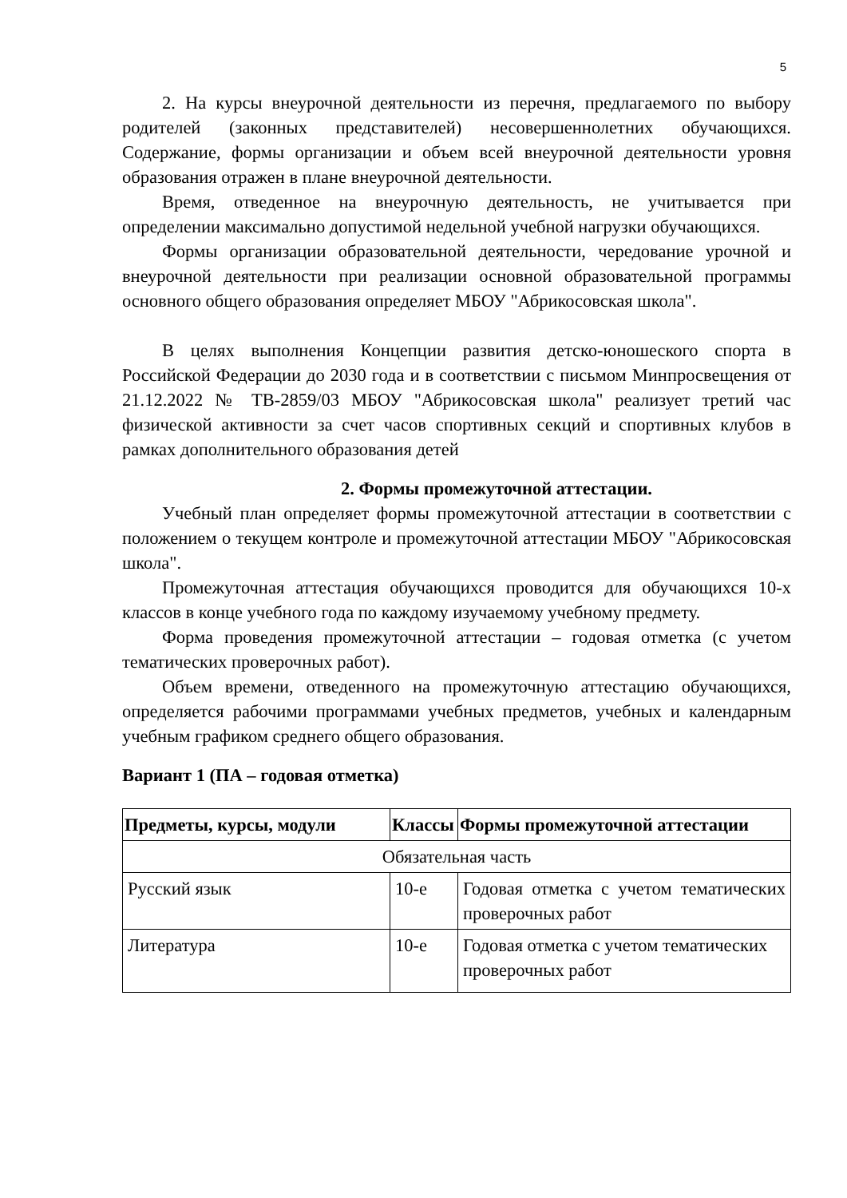5
2. На курсы внеурочной деятельности из перечня, предлагаемого по выбору родителей (законных представителей) несовершеннолетних обучающихся. Содержание, формы организации и объем всей внеурочной деятельности уровня образования отражен в плане внеурочной деятельности.
Время, отведенное на внеурочную деятельность, не учитывается при определении максимально допустимой недельной учебной нагрузки обучающихся.
Формы организации образовательной деятельности, чередование урочной и внеурочной деятельности при реализации основной образовательной программы основного общего образования определяет МБОУ "Абрикосовская школа".
В целях выполнения Концепции развития детско-юношеского спорта в Российской Федерации до 2030 года и в соответствии с письмом Минпросвещения от 21.12.2022 № ТВ-2859/03 МБОУ "Абрикосовская школа" реализует третий час физической активности за счет часов спортивных секций и спортивных клубов в рамках дополнительного образования детей
2. Формы промежуточной аттестации.
Учебный план определяет формы промежуточной аттестации в соответствии с положением о текущем контроле и промежуточной аттестации МБОУ "Абрикосовская школа".
Промежуточная аттестация обучающихся проводится для обучающихся 10-х классов в конце учебного года по каждому изучаемому учебному предмету.
Форма проведения промежуточной аттестации – годовая отметка (с учетом тематических проверочных работ).
Объем времени, отведенного на промежуточную аттестацию обучающихся, определяется рабочими программами учебных предметов, учебных и календарным учебным графиком среднего общего образования.
Вариант 1 (ПА – годовая отметка)
| Предметы, курсы, модули | Классы | Формы промежуточной аттестации |
| --- | --- | --- |
| Обязательная часть | | |
| Русский язык | 10-е | Годовая отметка с учетом тематических проверочных работ |
| Литература | 10-е | Годовая отметка с учетом тематических проверочных работ |